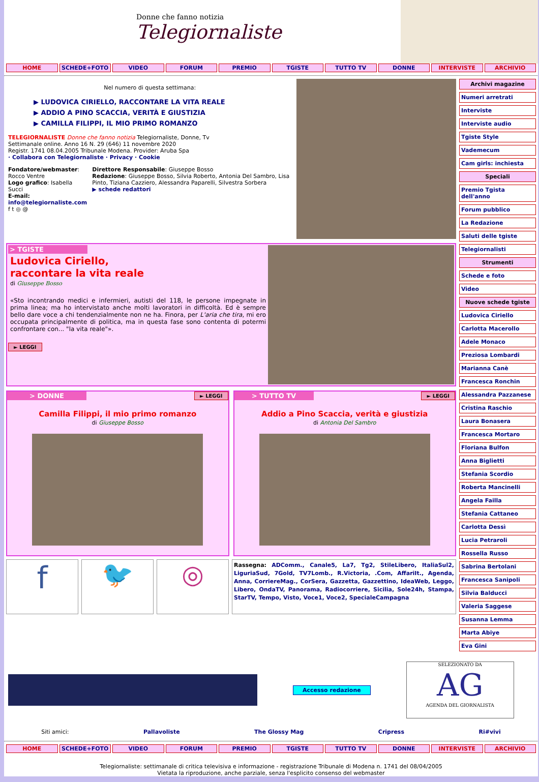Donne che fanno notizia
Telegiornaliste
HOME SCHEDE+FOTO VIDEO FORUM PREMIO TGISTE TUTTO TV DONNE INTERVISTE ARCHIVIO
Nel numero di questa settimana:
▶ LUDOVICA CIRIELLO, RACCONTARE LA VITA REALE
▶ ADDIO A PINO SCACCIA, VERITÀ E GIUSTIZIA
▶ CAMILLA FILIPPI, IL MIO PRIMO ROMANZO
TELEGIORNALISTE Donne che fanno notizia Telegiornaliste, Donne, Tv
Settimanale online. Anno 16 N. 29 (646) 11 novembre 2020
Registr. 1741 08.04.2005 Tribunale Modena. Provider: Aruba Spa
· Collabora con Telegiornaliste · Privacy · Cookie
Fondatore/webmaster: Rocco Ventre
Logo grafico: Isabella Succi
E-mail: info@telegiornaliste.com
f t ◎ @
Direttore Responsabile: Giuseppe Bosso
Redazione: Giuseppe Bosso, Silvia Roberto, Antonia Del Sambro, Lisa Pinto, Tiziana Cazziero, Alessandra Paparelli, Silvestra Sorbera
▶ schede redattori
> TGISTE
Ludovica Ciriello,
raccontare la vita reale
di Giuseppe Bosso
«Sto incontrando medici e infermieri, autisti del 118, le persone impegnate in prima linea; ma ho intervistato anche molti lavoratori in difficoltà. Ed è sempre bello dare voce a chi tendenzialmente non ne ha. Finora, per L'aria che tira, mi ero occupata principalmente di politica, ma in questa fase sono contenta di potermi confrontare con... "la vita reale"».
► LEGGI
> DONNE
► LEGGI
Camilla Filippi, il mio primo romanzo
di Giuseppe Bosso
> TUTTO TV
► LEGGI
Addio a Pino Scaccia, verità e giustizia
di Antonia Del Sambro
f
🐦 ◎
Rassegna: ADComm., Canale5, La7, Tg2, StileLibero, ItaliaSul2, LiguriaSud, 7Gold, TV7Lomb., R.Victoria, .Com, AffariIt., Agenda, Anna, CorriereMag., CorSera, Gazzetta, Gazzettino, IdeaWeb, Leggo, Libero, OndaTV, Panorama, Radiocorriere, Sicilia, Sole24h, Stampa, StarTV, Tempo, Visto, Voce1, Voce2, SpecialeCampagna
Archivi magazine
Numeri arretrati
Interviste
Interviste audio
Tgiste Style
Vademecum
Cam girls: inchiesta
Speciali
Premio Tgista dell'anno
Forum pubblico
La Redazione
Saluti delle tgiste
Telegiornalisti
Strumenti
Schede e foto
Video
Nuove schede tgiste
Ludovica Ciriello
Carlotta Macerollo
Adele Monaco
Preziosa Lombardi
Marianna Canè
Francesca Ronchin
Alessandra Pazzanese
Cristina Raschio
Laura Bonasera
Francesca Mortaro
Floriana Bulfon
Anna Biglietti
Stefania Scordio
Roberta Mancinelli
Angela Failla
Stefania Cattaneo
Carlotta Dessì
Lucia Petraroli
Rossella Russo
Sabrina Bertolani
Francesca Sanipoli
Silvia Balducci
Valeria Saggese
Susanna Lemma
Marta Abiye
Eva Gini
Accesso redazione
SELEZIONATO DA
AG
AGENDA DEL GIORNALISTA
Siti amici: Pallavoliste The Glossy Mag Cripress Ri#vivi
HOME SCHEDE+FOTO VIDEO FORUM PREMIO TGISTE TUTTO TV DONNE INTERVISTE ARCHIVIO
Telegiornaliste: settimanale di critica televisiva e informazione - registrazione Tribunale di Modena n. 1741 del 08/04/2005
Vietata la riproduzione, anche parziale, senza l'esplicito consenso del webmaster